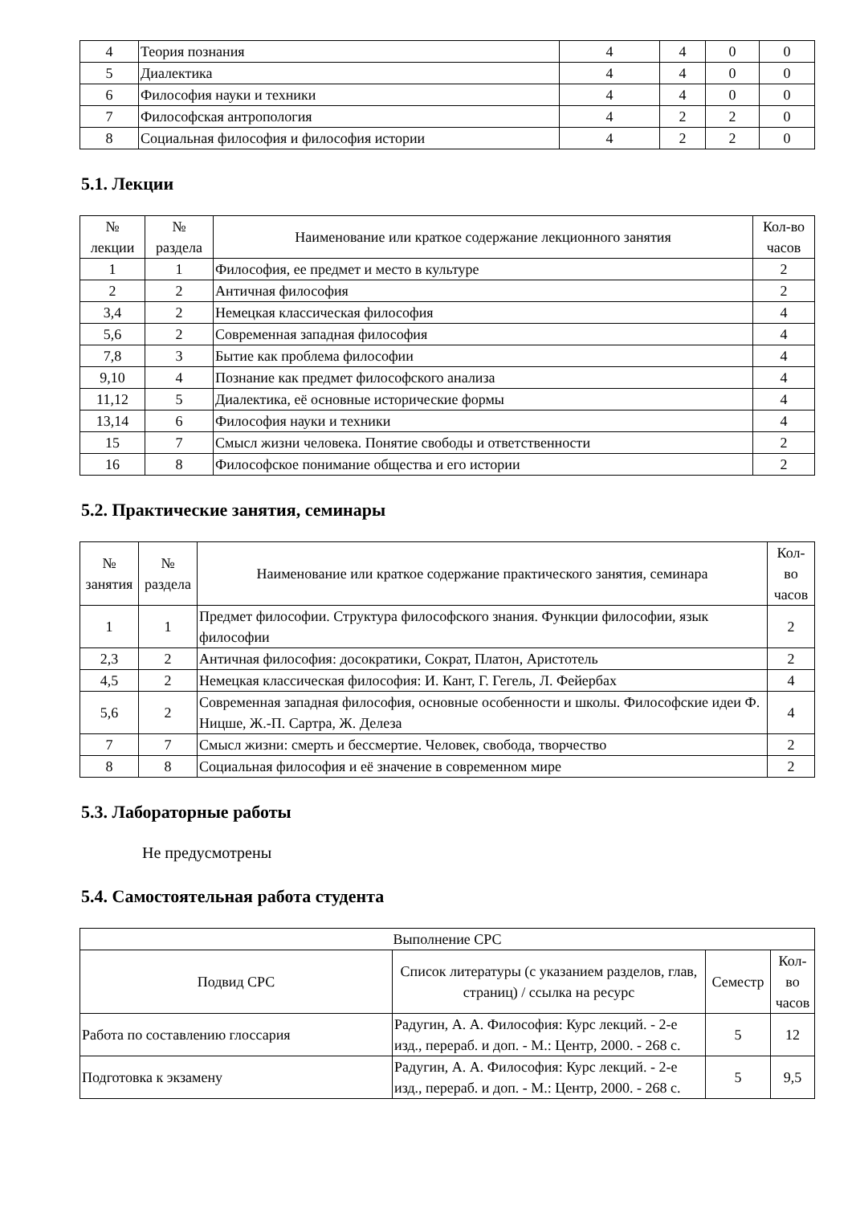| 4 | Теория познания | 4 | 4 | 0 | 0 |
| 5 | Диалектика | 4 | 4 | 0 | 0 |
| 6 | Философия науки и техники | 4 | 4 | 0 | 0 |
| 7 | Философская антропология | 4 | 2 | 2 | 0 |
| 8 | Социальная философия и философия истории | 4 | 2 | 2 | 0 |
5.1. Лекции
| № лекции | № раздела | Наименование или краткое содержание лекционного занятия | Кол-во часов |
| --- | --- | --- | --- |
| 1 | 1 | Философия, ее предмет и место в культуре | 2 |
| 2 | 2 | Античная философия | 2 |
| 3,4 | 2 | Немецкая классическая философия | 4 |
| 5,6 | 2 | Современная западная философия | 4 |
| 7,8 | 3 | Бытие как проблема философии | 4 |
| 9,10 | 4 | Познание как предмет философского анализа | 4 |
| 11,12 | 5 | Диалектика, её основные исторические формы | 4 |
| 13,14 | 6 | Философия науки и техники | 4 |
| 15 | 7 | Смысл жизни человека. Понятие свободы и ответственности | 2 |
| 16 | 8 | Философское понимание общества и его истории | 2 |
5.2. Практические занятия, семинары
| № занятия | № раздела | Наименование или краткое содержание практического занятия, семинара | Кол- во часов |
| --- | --- | --- | --- |
| 1 | 1 | Предмет философии. Структура философского знания. Функции философии, язык философии | 2 |
| 2,3 | 2 | Античная философия: досократики, Сократ, Платон, Аристотель | 2 |
| 4,5 | 2 | Немецкая классическая философия: И. Кант, Г. Гегель, Л. Фейербах | 4 |
| 5,6 | 2 | Современная западная философия, основные особенности и школы. Философские идеи Ф. Ницше, Ж.-П. Сартра, Ж. Делеза | 4 |
| 7 | 7 | Смысл жизни: смерть и бессмертие. Человек, свобода, творчество | 2 |
| 8 | 8 | Социальная философия и её значение в современном мире | 2 |
5.3. Лабораторные работы
Не предусмотрены
5.4. Самостоятельная работа студента
| Выполнение СРС | | | |
| --- | --- | --- | --- |
| Подвид СРС | Список литературы (с указанием разделов, глав, страниц) / ссылка на ресурс | Семестр | Кол- во часов |
| Работа по составлению глоссария | Радугин, А. А. Философия: Курс лекций. - 2-е изд., перераб. и доп. - М.: Центр, 2000. - 268 с. | 5 | 12 |
| Подготовка к экзамену | Радугин, А. А. Философия: Курс лекций. - 2-е изд., перераб. и доп. - М.: Центр, 2000. - 268 с. | 5 | 9,5 |